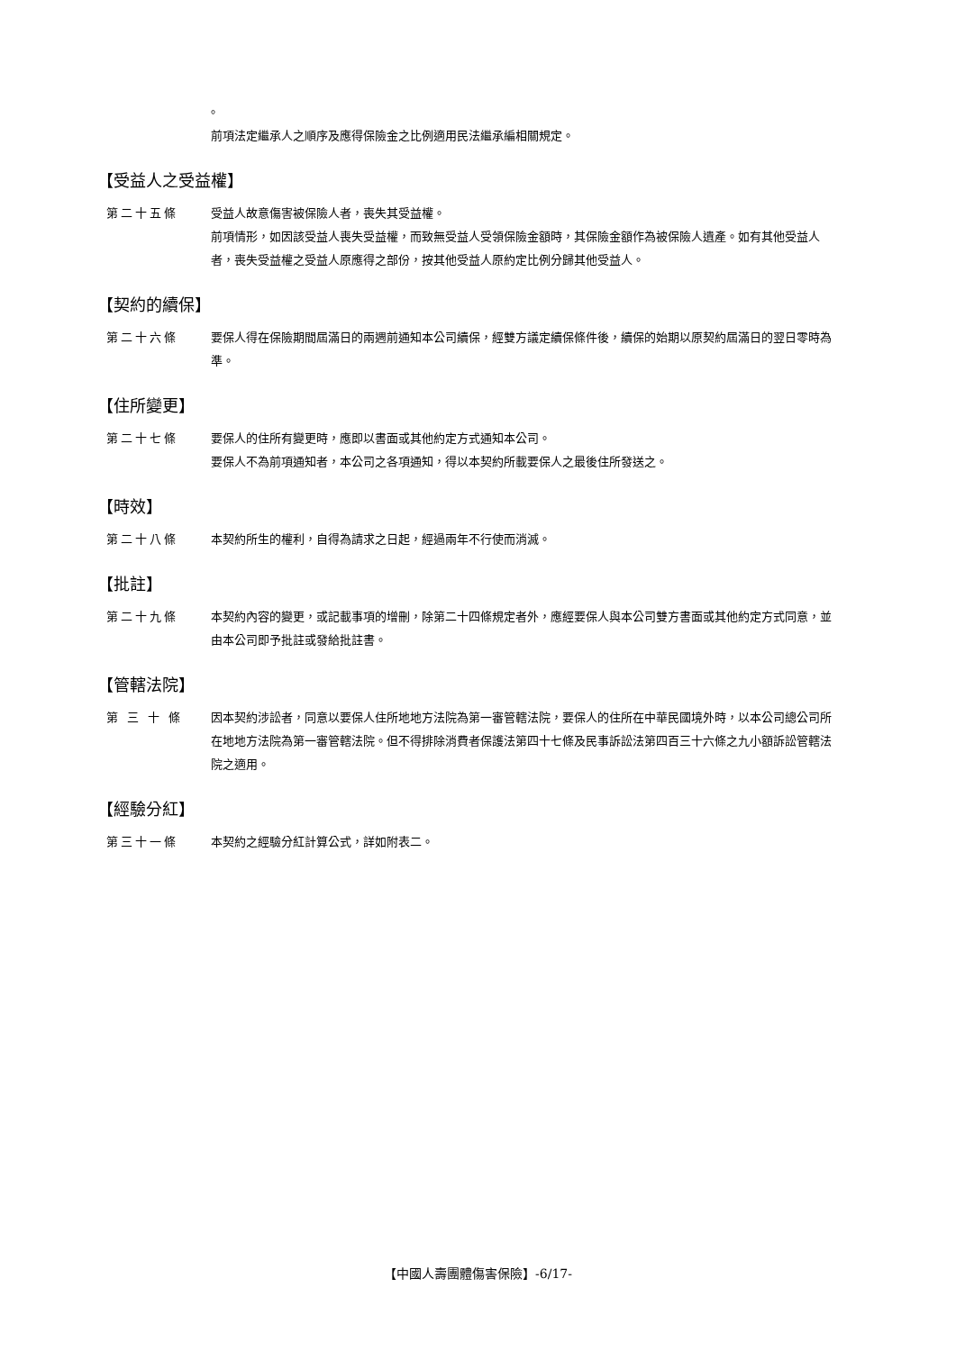。
前項法定繼承人之順序及應得保險金之比例適用民法繼承編相關規定。
【受益人之受益權】
第二十五條 受益人故意傷害被保險人者，喪失其受益權。
前項情形，如因該受益人喪失受益權，而致無受益人受領保險金額時，其保險金額作為被保險人遺產。如有其他受益人者，喪失受益權之受益人原應得之部份，按其他受益人原約定比例分歸其他受益人。
【契約的續保】
第二十六條 要保人得在保險期間屆滿日的兩週前通知本公司續保，經雙方議定續保條件後，續保的始期以原契約屆滿日的翌日零時為準。
【住所變更】
第二十七條 要保人的住所有變更時，應即以書面或其他約定方式通知本公司。
要保人不為前項通知者，本公司之各項通知，得以本契約所載要保人之最後住所發送之。
【時效】
第二十八條 本契約所生的權利，自得為請求之日起，經過兩年不行使而消滅。
【批註】
第二十九條 本契約內容的變更，或記載事項的增刪，除第二十四條規定者外，應經要保人與本公司雙方書面或其他約定方式同意，並由本公司即予批註或發給批註書。
【管轄法院】
第 三 十 條 因本契約涉訟者，同意以要保人住所地地方法院為第一審管轄法院，要保人的住所在中華民國境外時，以本公司總公司所在地地方法院為第一審管轄法院。但不得排除消費者保護法第四十七條及民事訴訟法第四百三十六條之九小額訴訟管轄法院之適用。
【經驗分紅】
第三十一條 本契約之經驗分紅計算公式，詳如附表二。
【中國人壽團體傷害保險】-6/17-